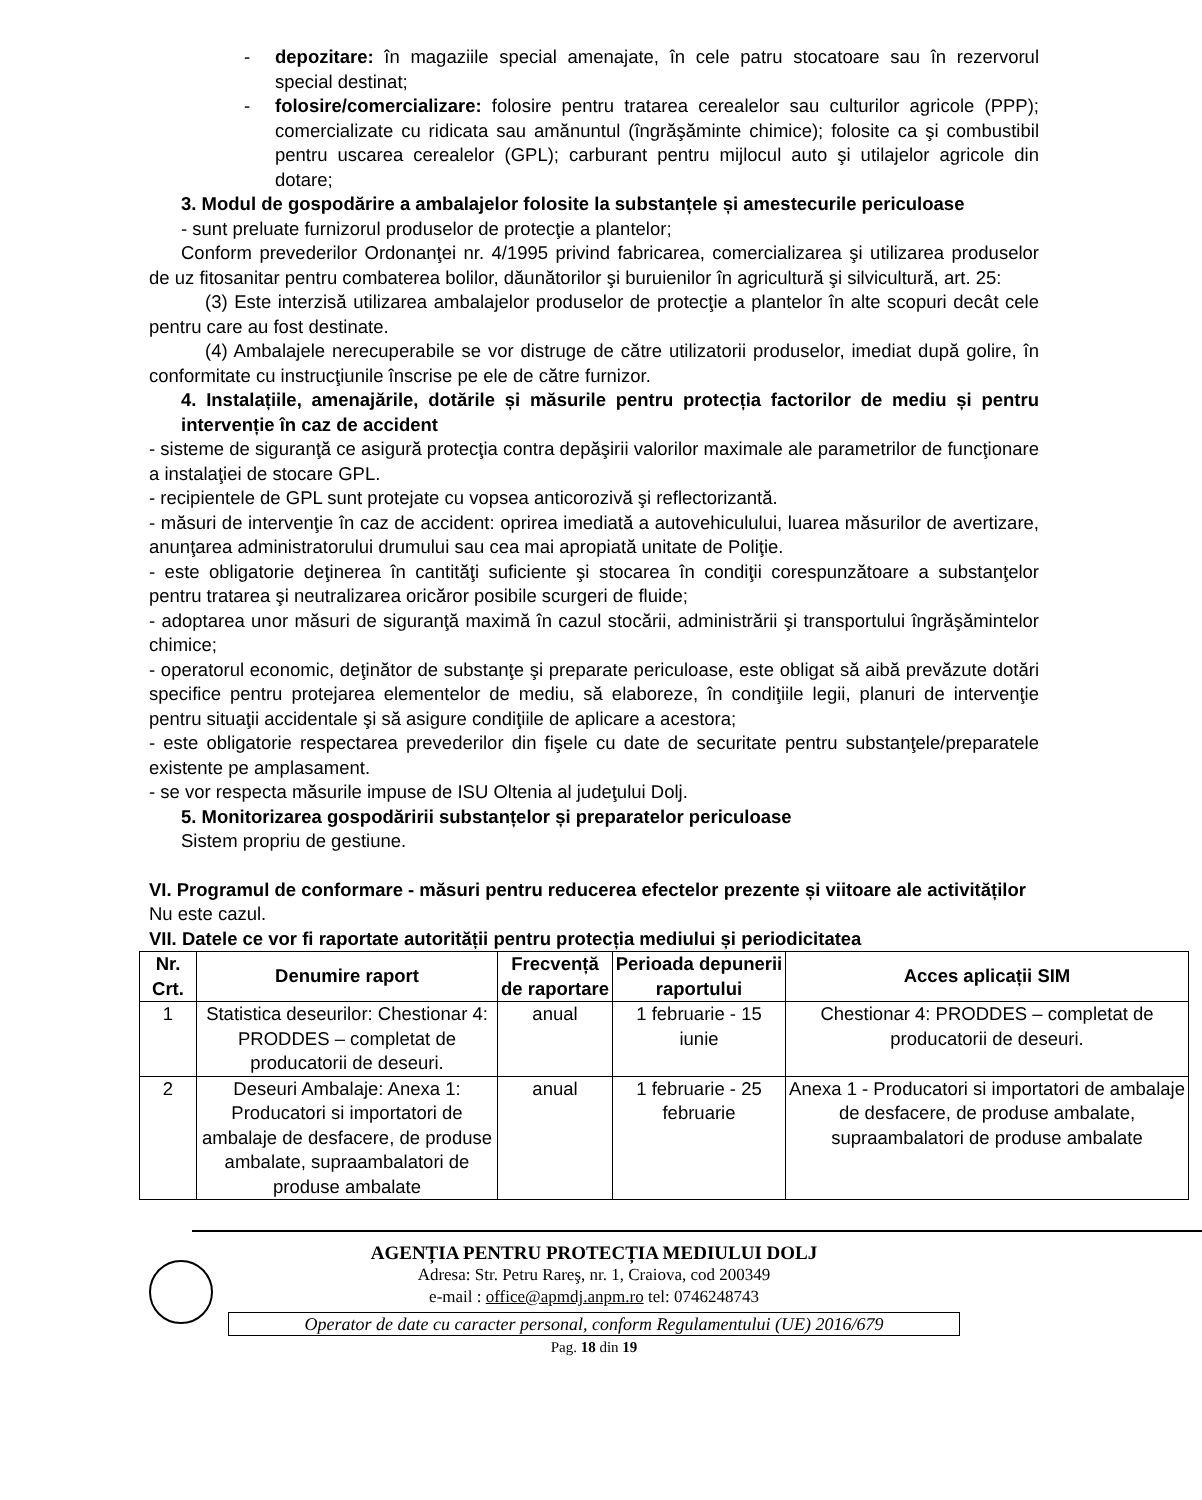- depozitare: în magaziile special amenajate, în cele patru stocatoare sau în rezervorul special destinat;
- folosire/comercializare: folosire pentru tratarea cerealelor sau culturilor agricole (PPP); comercializate cu ridicata sau amănuntul (îngrăşăminte chimice); folosite ca şi combustibil pentru uscarea cerealelor (GPL); carburant pentru mijlocul auto şi utilajelor agricole din dotare;
3. Modul de gospodărire a ambalajelor folosite la substanțele și amestecurile periculoase
- sunt preluate furnizorul produselor de protecţie a plantelor;
Conform prevederilor Ordonanţei nr. 4/1995 privind fabricarea, comercializarea şi utilizarea produselor de uz fitosanitar pentru combaterea bolilor, dăunătorilor şi buruienilor în agricultură şi silvicultură, art. 25:
(3) Este interzisă utilizarea ambalajelor produselor de protecţie a plantelor în alte scopuri decât cele pentru care au fost destinate.
(4) Ambalajele nerecuperabile se vor distruge de către utilizatorii produselor, imediat după golire, în conformitate cu instrucţiunile înscrise pe ele de către furnizor.
4. Instalațiile, amenajările, dotările și măsurile pentru protecția factorilor de mediu și pentru intervenție în caz de accident
- sisteme de siguranţă ce asigură protecţia contra depăşirii valorilor maximale ale parametrilor de funcţionare a instalaţiei de stocare GPL.
- recipientele de GPL sunt protejate cu vopsea anticorozivă şi reflectorizantă.
- măsuri de intervenţie în caz de accident: oprirea imediată a autovehiculului, luarea măsurilor de avertizare, anunţarea administratorului drumului sau cea mai apropiată unitate de Poliţie.
- este obligatorie deţinerea în cantităţi suficiente şi stocarea în condiţii corespunzătoare a substanţelor pentru tratarea şi neutralizarea oricăror posibile scurgeri de fluide;
- adoptarea unor măsuri de siguranţă maximă în cazul stocării, administrării şi transportului îngrăşămintelor chimice;
- operatorul economic, deţinător de substanţe şi preparate periculoase, este obligat să aibă prevăzute dotări specifice pentru protejarea elementelor de mediu, să elaboreze, în condiţiile legii, planuri de intervenţie pentru situaţii accidentale şi să asigure condiţiile de aplicare a acestora;
- este obligatorie respectarea prevederilor din fişele cu date de securitate pentru substanţele/preparatele existente pe amplasament.
- se vor respecta măsurile impuse de ISU Oltenia al judeţului Dolj.
5. Monitorizarea gospodăririi substanțelor și preparatelor periculoase
Sistem propriu de gestiune.
VI. Programul de conformare - măsuri pentru reducerea efectelor prezente și viitoare ale activităților
Nu este cazul.
VII. Datele ce vor fi raportate autorității pentru protecția mediului și periodicitatea
| Nr. Crt. | Denumire raport | Frecvență de raportare | Perioada depunerii raportului | Acces aplicații SIM |
| --- | --- | --- | --- | --- |
| 1 | Statistica deseurilor: Chestionar 4: PRODDES – completat de producatorii de deseuri. | anual | 1 februarie - 15 iunie | Chestionar 4: PRODDES – completat de producatorii de deseuri. |
| 2 | Deseuri Ambalaje: Anexa 1: Producatori si importatori de ambalaje de desfacere, de produse ambalate, supraambalatori de produse ambalate | anual | 1 februarie - 25 februarie | Anexa 1 - Producatori si importatori de ambalaje de desfacere, de produse ambalate, supraambalatori de produse ambalate |
AGENȚIA PENTRU PROTECȚIA MEDIULUI DOLJ
Adresa: Str. Petru Rareş, nr. 1, Craiova, cod 200349
e-mail : office@apmdj.anpm.ro tel: 0746248743
Operator de date cu caracter personal, conform Regulamentului (UE) 2016/679
Pag. 18 din 19